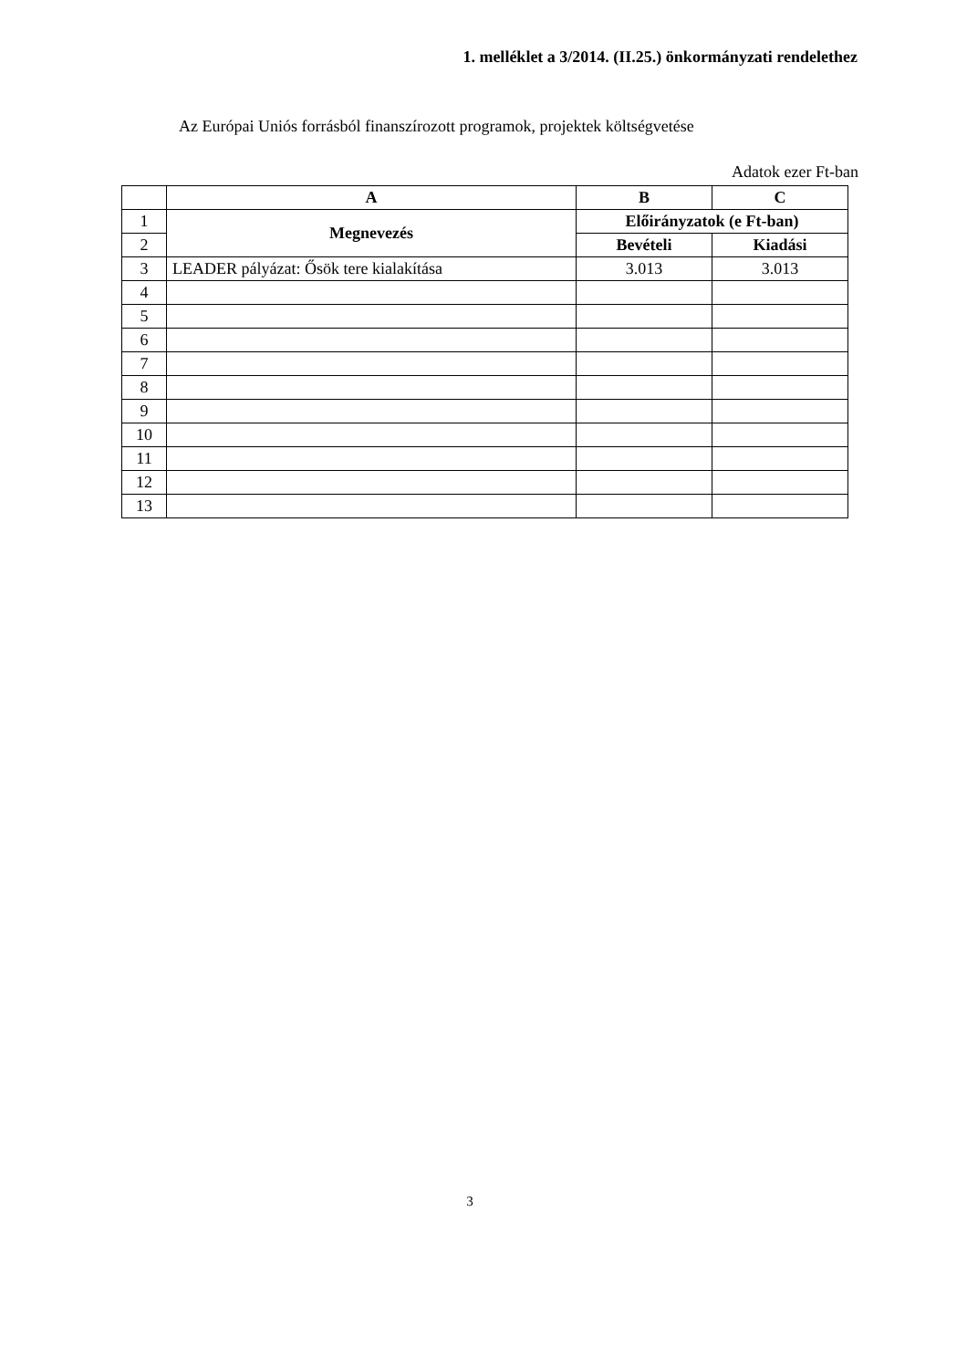1. melléklet a 3/2014. (II.25.) önkormányzati rendelethez
Az Európai Uniós forrásból finanszírozott programok, projektek költségvetése
Adatok ezer Ft-ban
| | A | B | C |
| --- | --- | --- | --- |
| 1 | Megnevezés | Előirányzatok (e Ft-ban) | |
| 2 | | Bevételi | Kiadási |
| 3 | LEADER pályázat: Ősök tere kialakítása | 3.013 | 3.013 |
| 4 | | | |
| 5 | | | |
| 6 | | | |
| 7 | | | |
| 8 | | | |
| 9 | | | |
| 10 | | | |
| 11 | | | |
| 12 | | | |
| 13 | | | |
3